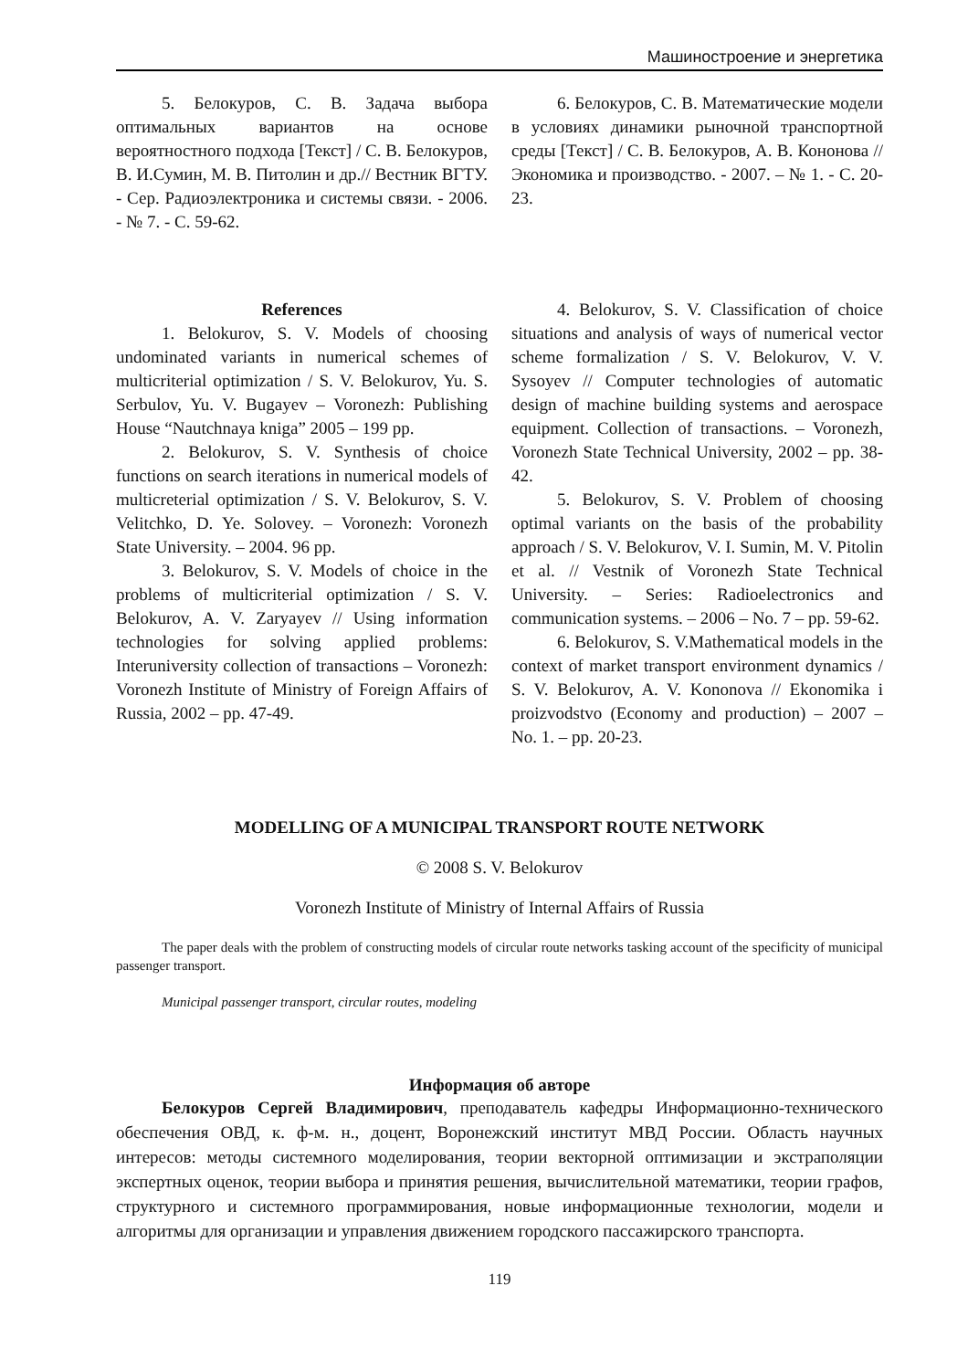Машиностроение и энергетика
5. Белокуров, С. В. Задача выбора оптимальных вариантов на основе вероятностного подхода [Текст] / С. В. Белокуров, В. И.Сумин, М. В. Питолин и др.// Вестник ВГТУ. - Сер. Радиоэлектроника и системы связи. - 2006. - № 7. - С. 59-62.
6. Белокуров, С. В. Математические модели в условиях динамики рыночной транспортной среды [Текст] / С. В. Белокуров, А. В. Кононова // Экономика и производство. - 2007. – № 1. - С. 20-23.
References
1. Belokurov, S. V. Models of choosing undominated variants in numerical schemes of multicriterial optimization / S. V. Belokurov, Yu. S. Serbulov, Yu. V. Bugayev – Voronezh: Publishing House “Nautchnaya kniga” 2005 – 199 pp.
2. Belokurov, S. V. Synthesis of choice functions on search iterations in numerical models of multicreterial optimization / S. V. Belokurov, S. V. Velitchko, D. Ye. Solovey. – Voronezh: Voronezh State University. – 2004. 96 pp.
3. Belokurov, S. V. Models of choice in the problems of multicriterial optimization / S. V. Belokurov, A. V. Zaryayev // Using information technologies for solving applied problems: Interuniversity collection of transactions – Voronezh: Voronezh Institute of Ministry of Foreign Affairs of Russia, 2002 – pp. 47-49.
4. Belokurov, S. V. Classification of choice situations and analysis of ways of numerical vector scheme formalization / S. V. Belokurov, V. V. Sysoyev // Computer technologies of automatic design of machine building systems and aerospace equipment. Collection of transactions. – Voronezh, Voronezh State Technical University, 2002 – pp. 38-42.
5. Belokurov, S. V. Problem of choosing optimal variants on the basis of the probability approach / S. V. Belokurov, V. I. Sumin, M. V. Pitolin et al. // Vestnik of Voronezh State Technical University. – Series: Radioelectronics and communication systems. – 2006 – No. 7 – pp. 59-62.
6. Belokurov, S. V.Mathematical models in the context of market transport environment dynamics / S. V. Belokurov, A. V. Kononova // Ekonomika i proizvodstvo (Economy and production) – 2007 – No. 1. – pp. 20-23.
MODELLING OF A MUNICIPAL TRANSPORT ROUTE NETWORK
© 2008 S. V. Belokurov
Voronezh Institute of Ministry of Internal Affairs of Russia
The paper deals with the problem of constructing models of circular route networks tasking account of the specificity of municipal passenger transport.
Municipal passenger transport, circular routes, modeling
Информация об авторе
Белокуров Сергей Владимирович, преподаватель кафедры Информационно-технического обеспечения ОВД, к. ф-м. н., доцент, Воронежский институт МВД России. Область научных интересов: методы системного моделирования, теории векторной оптимизации и экстраполяции экспертных оценок, теории выбора и принятия решения, вычислительной математики, теории графов, структурного и системного программирования, новые информационные технологии, модели и алгоритмы для организации и управления движением городского пассажирского транспорта.
119